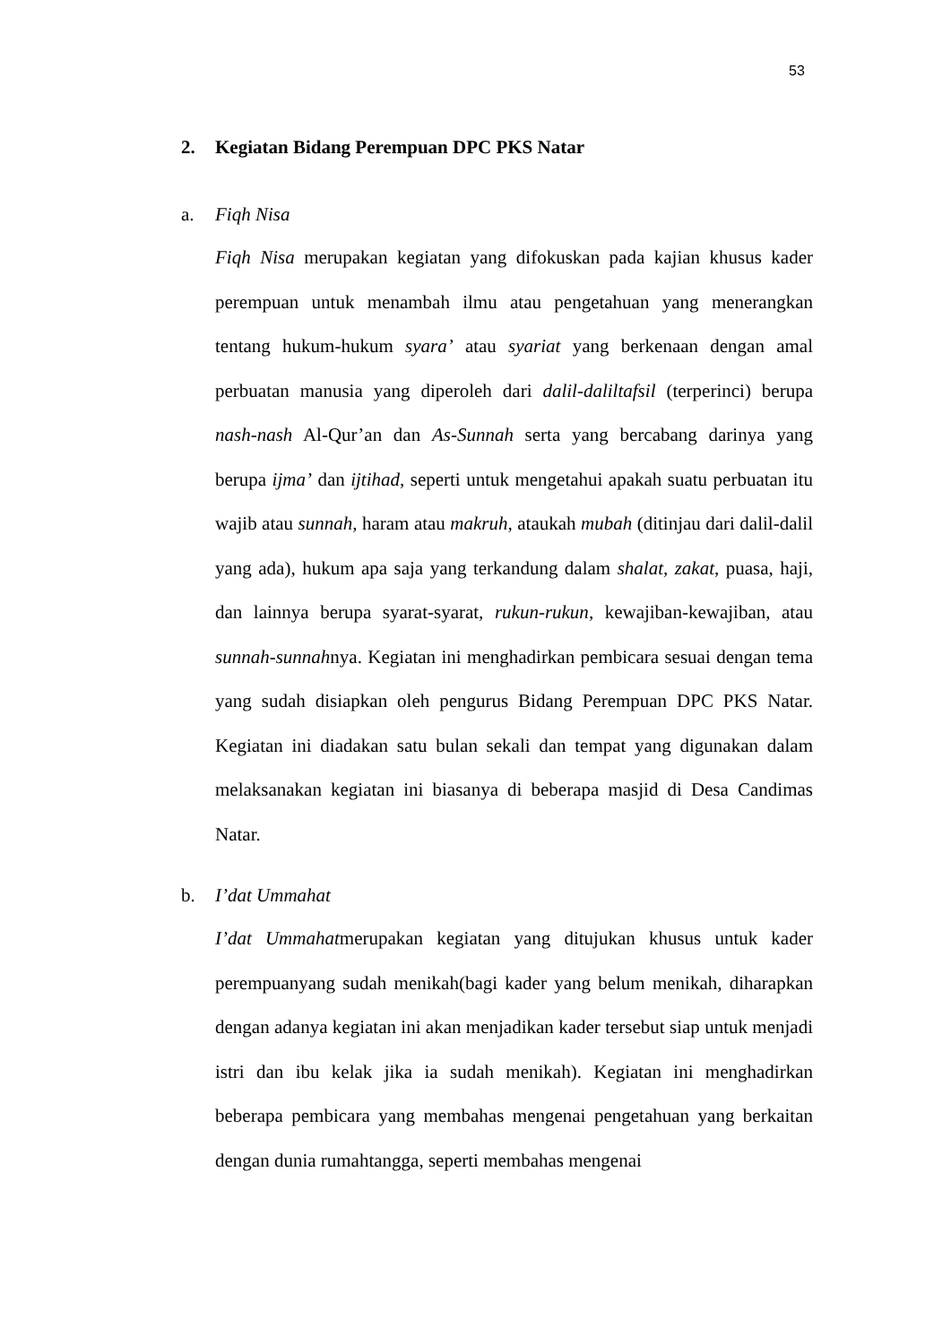53
2. Kegiatan Bidang Perempuan DPC PKS Natar
a. Fiqh Nisa
Fiqh Nisa merupakan kegiatan yang difokuskan pada kajian khusus kader perempuan untuk menambah ilmu atau pengetahuan yang menerangkan tentang hukum-hukum syara’ atau syariat yang berkenaan dengan amal perbuatan manusia yang diperoleh dari dalil-daliltafsil (terperinci) berupa nash-nash Al-Qur’an dan As-Sunnah serta yang bercabang darinya yang berupa ijma’ dan ijtihad, seperti untuk mengetahui apakah suatu perbuatan itu wajib atau sunnah, haram atau makruh, ataukah mubah (ditinjau dari dalil-dalil yang ada), hukum apa saja yang terkandung dalam shalat, zakat, puasa, haji, dan lainnya berupa syarat-syarat, rukun-rukun, kewajiban-kewajiban, atau sunnah-sunnahnya. Kegiatan ini menghadirkan pembicara sesuai dengan tema yang sudah disiapkan oleh pengurus Bidang Perempuan DPC PKS Natar. Kegiatan ini diadakan satu bulan sekali dan tempat yang digunakan dalam melaksanakan kegiatan ini biasanya di beberapa masjid di Desa Candimas Natar.
b. I’dat Ummahat
I’dat Ummahatmerupakan kegiatan yang ditujukan khusus untuk kader perempuanyang sudah menikah(bagi kader yang belum menikah, diharapkan dengan adanya kegiatan ini akan menjadikan kader tersebut siap untuk menjadi istri dan ibu kelak jika ia sudah menikah). Kegiatan ini menghadirkan beberapa pembicara yang membahas mengenai pengetahuan yang berkaitan dengan dunia rumahtangga, seperti membahas mengenai